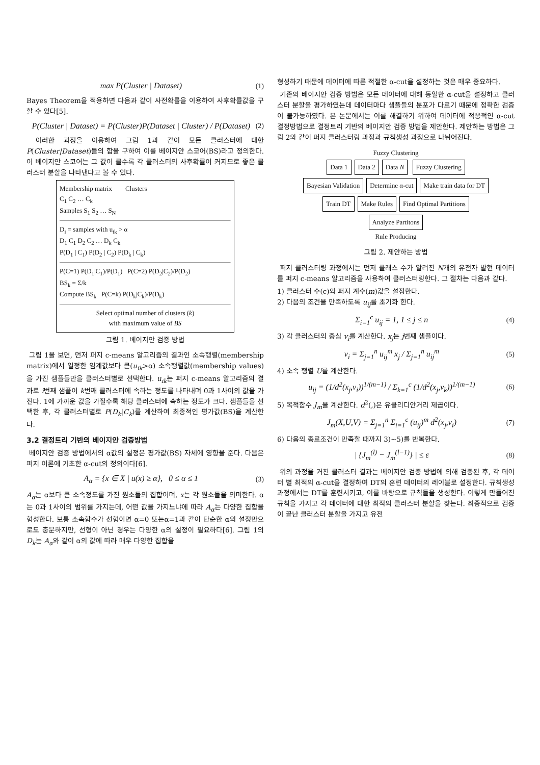max P(Cluster | Dataset) (1)
Bayes Theorem을 적용하면 다음과 같이 사전확률을 이용하여 사후확률값을 구할 수 있다[5].
P(Cluster | Dataset) = P(Cluster)P(Dataset | Cluster) / P(Dataset) (2)
이러한 과정을 이용하여 그림 1과 같이 모든 클러스터에 대한 P(Cluster|Dataset)들의 합을 구하여 이를 베이지안 스코어(BS)라고 정의한다. 이 베이지안 스코어는 그 값이 클수록 각 클러스터의 사후확률이 커지므로 좋은 클러스터 분할을 나타낸다고 볼 수 있다.
Membership matrix Clusters
C<sub>1</sub> C<sub>2</sub> … C<sub>k</sub>
Samples S<sub>1</sub> S<sub>2</sub> … S<sub>N</sub>
D<sub>i</sub> = samples with u<sub>ik</sub> > α
D<sub>1</sub> C<sub>1</sub> D<sub>2</sub> C<sub>2</sub> … D<sub>k</sub> C<sub>k</sub>
P(D<sub>1</sub> | C<sub>1</sub>) P(D<sub>2</sub> | C<sub>2</sub>) P(D<sub>k</sub> | C<sub>k</sub>)
P(C=1) P(D<sub>1</sub>|C<sub>1</sub>)/P(D<sub>1</sub>) P(C=2) P(D<sub>2</sub>|C<sub>2</sub>)/P(D<sub>2</sub>)
BS<sub>k</sub> = Σ/k
Compute BS<sub>k</sub> P(C=k) P(D<sub>k</sub>|C<sub>k</sub>)/P(D<sub>k</sub>)
Select optimal number of clusters (k)
with maximum value of BS
그림 1. 베이지안 검증 방법
그림 1을 보면, 먼저 퍼지 c-means 알고리즘의 결과인 소속행렬(membership matrix)에서 일정한 임계값보다 큰(u<sub>ik</sub>>α) 소속행렬값(membership values)을 가진 샘플들만을 클러스터별로 선택한다. u<sub>ik</sub>는 퍼지 c-means 알고리즘의 결과로 i번째 샘플이 k번째 클러스터에 속하는 정도를 나타내며 0과 1사이의 값을 가진다. 1에 가까운 값을 가질수록 해당 클러스터에 속하는 정도가 크다. 샘플들을 선택한 후, 각 클러스터별로 P(D<sub>k</sub>|C<sub>k</sub>)를 계산하여 최종적인 평가값(BS)을 계산한다.
3.2 결정트리 기반의 베이지안 검증방법
베이지안 검증 방법에서의 α값의 설정은 평가값(BS) 자체에 영향을 준다. 다음은 퍼지 이론에 기초한 α-cut의 정의이다[6].
A<sub>α</sub> = {x ∈ X | u(x) ≥ α}, 0 ≤ α ≤ 1 (3)
A<sub>α</sub>는 α보다 큰 소속정도를 가진 원소들의 집합이며, x는 각 원소들을 의미한다. α는 0과 1사이의 범위를 가지는데, 어떤 값을 가지느냐에 따라 A<sub>α</sub>는 다양한 집합을 형성한다. 보통 소속함수가 선형이면 α=0 또는α=1과 같이 단순한 α의 설정만으로도 충분하지만, 선형이 아닌 경우는 다양한 α의 설정이 필요하다[6]. 그림 1의 D<sub>k</sub>는 A<sub>α</sub>와 같이 α의 값에 따라 매우 다양한 집합을
형성하기 때문에 데이터에 따른 적절한 α-cut을 설정하는 것은 매우 중요하다.
기존의 베이지안 검증 방법은 모든 데이터에 대해 동일한 α-cut을 설정하고 클러스터 분할을 평가하였는데 데이터마다 샘플들의 분포가 다르기 때문에 정확한 검증이 불가능하였다. 본 논문에서는 이를 해결하기 위하여 데이터에 적응적인 α-cut 결정방법으로 결정트리 기반의 베이지안 검증 방법을 제안한다. 제안하는 방법은 그림 2와 같이 퍼지 클러스터링 과정과 규칙생성 과정으로 나뉘어진다.
Fuzzy Clustering
Data 1 Data 2 Data N Fuzzy Clustering Bayesian Validation Determine α-cut Make train data for DT Train DT Make Rules Find Optimal Partitions Analyze Partitons
Rule Producing
그림 2. 제안하는 방법
퍼지 클러스터링 과정에서는 먼저 클래스 수가 알려진 N개의 유전자 발현 데이터를 퍼지 c-means 알고리즘을 사용하여 클러스터링한다. 그 절차는 다음과 같다.
1) 클러스터 수(c)와 퍼지 계수(m)값을 설정한다.
2) 다음의 조건을 만족하도록 u<sub>ij</sub>를 초기화 한다.
Σ<sub>i=1</sub><sup>c</sup> u<sub>ij</sub> = 1, 1 ≤ j ≤ n (4)
3) 각 클러스터의 중심 v<sub>i</sub>를 계산한다. x<sub>j</sub>는 j번째 샘플이다.
v<sub>i</sub> = Σ<sub>j=1</sub><sup>n</sup> u<sub>ij</sub><sup>m</sup> x<sub>j</sub> / Σ<sub>j=1</sub><sup>n</sup> u<sub>ij</sub><sup>m</sup> (5)
4) 소속 행렬 U를 계산한다.
u<sub>ij</sub> = (1/d<sup>2</sup>(x<sub>j</sub>,v<sub>i</sub>))<sup>1/(m−1)</sup> / Σ<sub>k=1</sub><sup>c</sup> (1/d<sup>2</sup>(x<sub>j</sub>,v<sub>k</sub>))<sup>1/(m−1)</sup> (6)
5) 목적함수 J<sub>m</sub>을 계산한다. d<sup>2</sup>(,)은 유클리디안거리 제곱이다.
J<sub>m</sub>(X,U,V) = Σ<sub>j=1</sub><sup>n</sup> Σ<sub>i=1</sub><sup>c</sup> (u<sub>ij</sub>)<sup>m</sup> d<sup>2</sup>(x<sub>j</sub>,v<sub>i</sub>) (7)
6) 다음의 종료조건이 만족할 때까지 3)~5)를 반복한다.
| {J<sub>m</sub><sup>(l)</sup> − J<sub>m</sub><sup>(l−1)</sup>} | ≤ ε (8)
위의 과정을 거친 클러스터 결과는 베이지안 검증 방법에 의해 검증된 후, 각 데이터 별 최적의 α-cut을 결정하여 DT의 훈련 데이터의 레이블로 설정한다. 규칙생성과정에서는 DT를 훈련시키고, 이를 바탕으로 규칙들을 생성한다. 이렇게 만들어진 규칙을 가지고 각 데이터에 대한 최적의 클러스터 분할을 찾는다. 최종적으로 검증이 끝난 클러스터 분할을 가지고 유전